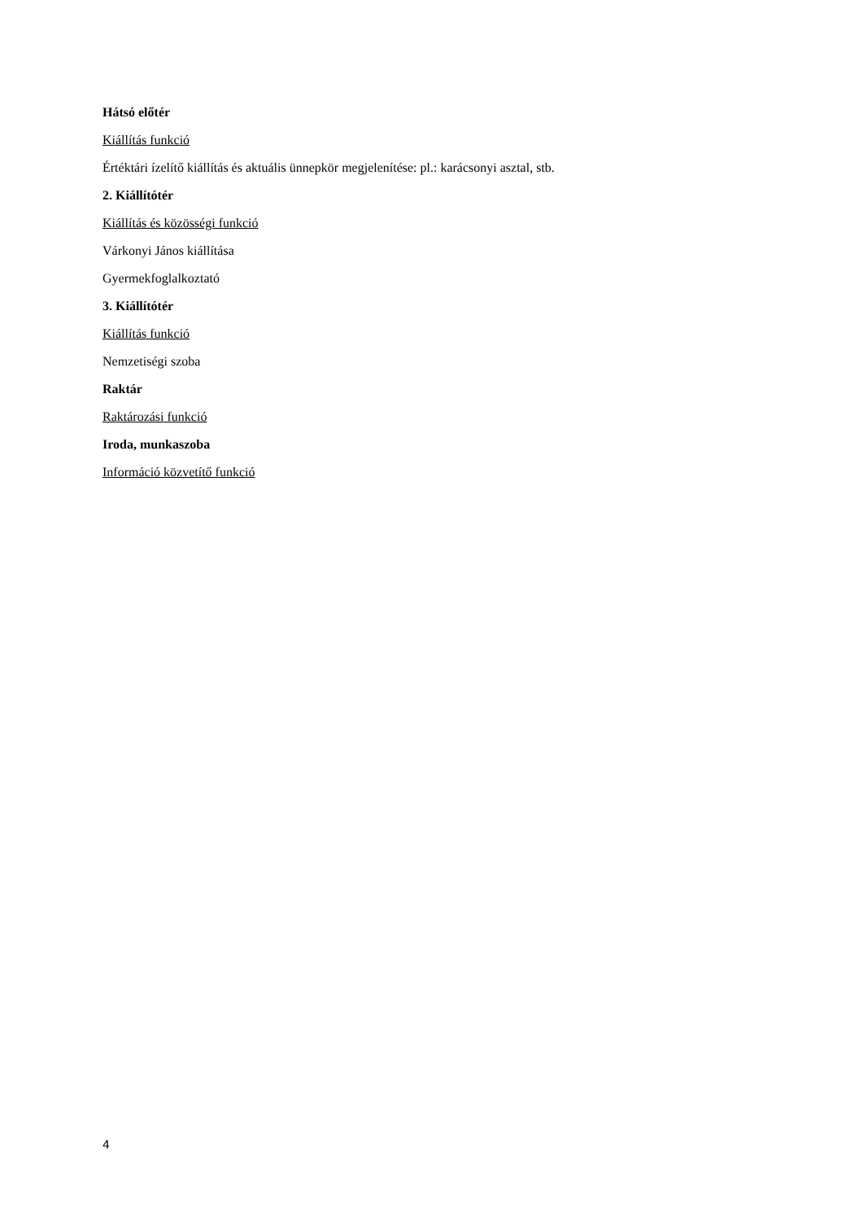Hátsó előtér
Kiállítás funkció
Értéktári ízelítő kiállítás és aktuális ünnepkör megjelenítése: pl.: karácsonyi asztal, stb.
2. Kiállítótér
Kiállítás és közösségi funkció
Várkonyi János kiállítása
Gyermekfoglalkoztató
3. Kiállítótér
Kiállítás funkció
Nemzetiségi szoba
Raktár
Raktározási funkció
Iroda, munkaszoba
Információ közvetítő funkció
4